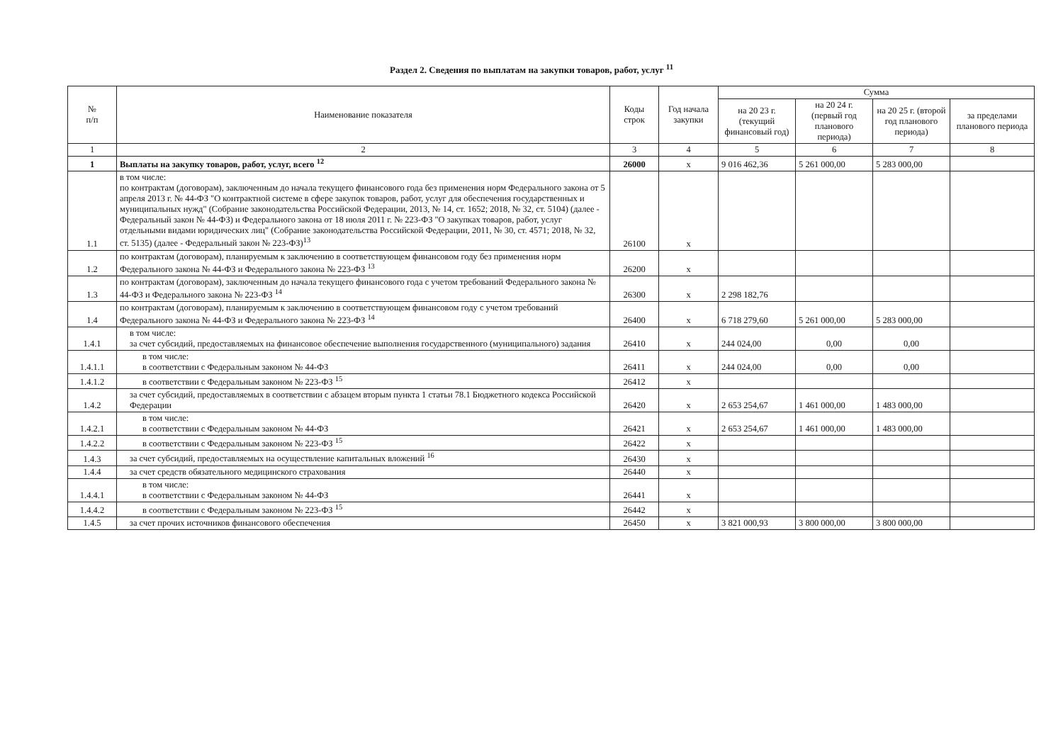Раздел 2. Сведения по выплатам на закупки товаров, работ, услуг <sup>11</sup>
| № п/п | Наименование показателя | Коды строк | Год начала закупки | Сумма | | | |
| --- | --- | --- | --- | --- | --- | --- | --- |
| | | | | на 20 23 г. (текущий финансовый год) | на 20 24 г. (первый год планового периода) | на 20 25 г. (второй год планового периода) | за пределами планового периода |
| 1 | 2 | 3 | 4 | 5 | 6 | 7 | 8 |
| 1 | Выплаты на закупку товаров, работ, услуг, всего <sup>12</sup> | 26000 | x | 9 016 462,36 | 5 261 000,00 | 5 283 000,00 | |
| 1.1 | в том числе: по контрактам (договорам), заключенным до начала текущего финансового года без применения норм Федерального закона от 5 апреля 2013 г. № 44-ФЗ "О контрактной системе в сфере закупок товаров, работ, услуг для обеспечения государственных и муниципальных нужд" (Собрание законодательства Российской Федерации, 2013, № 14, ст. 1652; 2018, № 32, ст. 5104) (далее - Федеральный закон № 44-ФЗ) и Федерального закона от 18 июля 2011 г. № 223-ФЗ "О закупках товаров, работ, услуг отдельными видами юридических лиц" (Собрание законодательства Российской Федерации, 2011, № 30, ст. 4571; 2018, № 32, ст. 5135) (далее - Федеральный закон № 223-ФЗ)<sup>13</sup> | 26100 | x | | | | |
| 1.2 | по контрактам (договорам), планируемым к заключению в соответствующем финансовом году без применения норм Федерального закона № 44-ФЗ и Федерального закона № 223-ФЗ <sup>13</sup> | 26200 | x | | | | |
| 1.3 | по контрактам (договорам), заключенным до начала текущего финансового года с учетом требований Федерального закона № 44-ФЗ и Федерального закона № 223-ФЗ <sup>14</sup> | 26300 | x | 2 298 182,76 | | | |
| 1.4 | по контрактам (договорам), планируемым к заключению в соответствующем финансовом году с учетом требований Федерального закона № 44-ФЗ и Федерального закона № 223-ФЗ <sup>14</sup> | 26400 | x | 6 718 279,60 | 5 261 000,00 | 5 283 000,00 | |
| 1.4.1 | в том числе: за счет субсидий, предоставляемых на финансовое обеспечение выполнения государственного (муниципального) задания | 26410 | x | 244 024,00 | 0,00 | 0,00 | |
| 1.4.1.1 | в том числе: в соответствии с Федеральным законом № 44-ФЗ | 26411 | x | 244 024,00 | 0,00 | 0,00 | |
| 1.4.1.2 | в соответствии с Федеральным законом № 223-ФЗ <sup>15</sup> | 26412 | x | | | | |
| 1.4.2 | за счет субсидий, предоставляемых в соответствии с абзацем вторым пункта 1 статьи 78.1 Бюджетного кодекса Российской Федерации | 26420 | x | 2 653 254,67 | 1 461 000,00 | 1 483 000,00 | |
| 1.4.2.1 | в том числе: в соответствии с Федеральным законом № 44-ФЗ | 26421 | x | 2 653 254,67 | 1 461 000,00 | 1 483 000,00 | |
| 1.4.2.2 | в соответствии с Федеральным законом № 223-ФЗ <sup>15</sup> | 26422 | x | | | | |
| 1.4.3 | за счет субсидий, предоставляемых на осуществление капитальных вложений <sup>16</sup> | 26430 | x | | | | |
| 1.4.4 | за счет средств обязательного медицинского страхования | 26440 | x | | | | |
| 1.4.4.1 | в том числе: в соответствии с Федеральным законом № 44-ФЗ | 26441 | x | | | | |
| 1.4.4.2 | в соответствии с Федеральным законом № 223-ФЗ <sup>15</sup> | 26442 | x | | | | |
| 1.4.5 | за счет прочих источников финансового обеспечения | 26450 | x | 3 821 000,93 | 3 800 000,00 | 3 800 000,00 | |